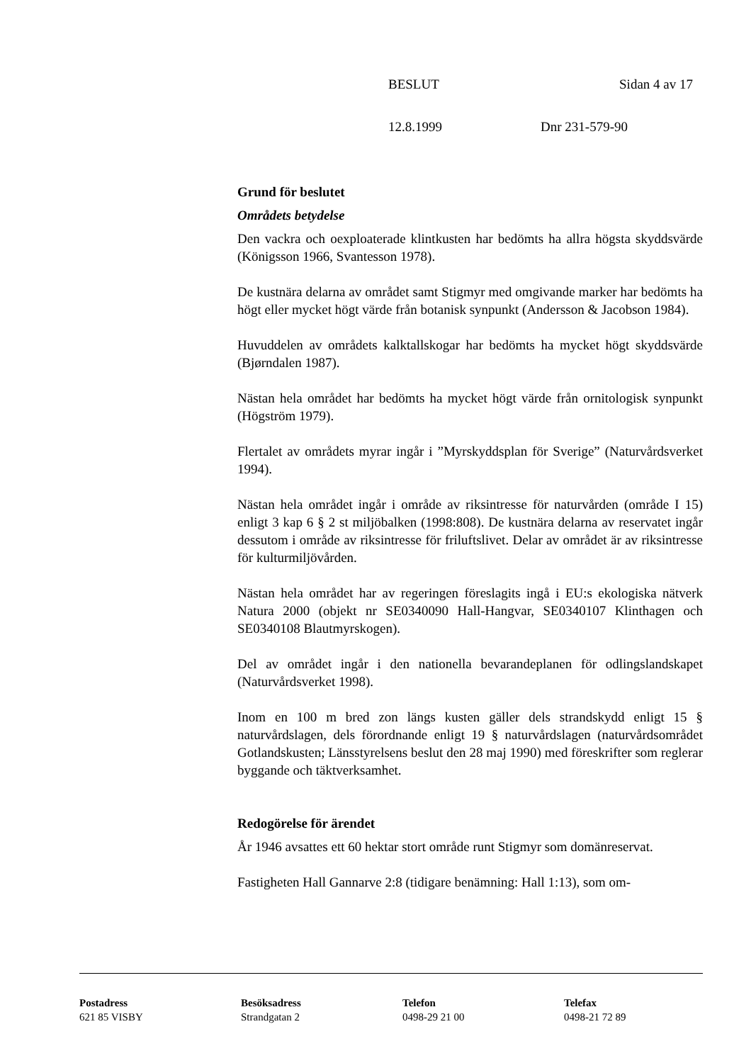BESLUT Sidan 4 av 17
12.8.1999 Dnr 231-579-90
Grund för beslutet
Områdets betydelse
Den vackra och oexploaterade klintkusten har bedömts ha allra högsta skyddsvärde (Königsson 1966, Svantesson 1978).
De kustnära delarna av området samt Stigmyr med omgivande marker har bedömts ha högt eller mycket högt värde från botanisk synpunkt (Andersson & Jacobson 1984).
Huvuddelen av områdets kalktallskogar har bedömts ha mycket högt skyddsvärde (Bjørndalen 1987).
Nästan hela området har bedömts ha mycket högt värde från ornitologisk synpunkt (Högström 1979).
Flertalet av områdets myrar ingår i ”Myrskyddsplan för Sverige” (Naturvårdsverket 1994).
Nästan hela området ingår i område av riksintresse för naturvården (område I 15) enligt 3 kap 6 § 2 st miljöbalken (1998:808). De kustnära delarna av reservatet ingår dessutom i område av riksintresse för friluftslivet. Delar av området är av riksintresse för kulturmiljövården.
Nästan hela området har av regeringen föreslagits ingå i EU:s ekologiska nätverk Natura 2000 (objekt nr SE0340090 Hall-Hangvar, SE0340107 Klinthagen och SE0340108 Blautmyrskogen).
Del av området ingår i den nationella bevarandeplanen för odlingslandskapet (Naturvårdsverket 1998).
Inom en 100 m bred zon längs kusten gäller dels strandskydd enligt 15 § naturvårdslagen, dels förordnande enligt 19 § naturvårdslagen (naturvårdsområdet Gotlandskusten; Länsstyrelsens beslut den 28 maj 1990) med föreskrifter som reglerar byggande och täktverksamhet.
Redogörelse för ärendet
År 1946 avsattes ett 60 hektar stort område runt Stigmyr som domänreservat.
Fastigheten Hall Gannarve 2:8 (tidigare benämning: Hall 1:13), som om-
Postadress
621 85 VISBY
Besöksadress
Strandgatan 2
Telefon
0498-29 21 00
Telefax
0498-21 72 89